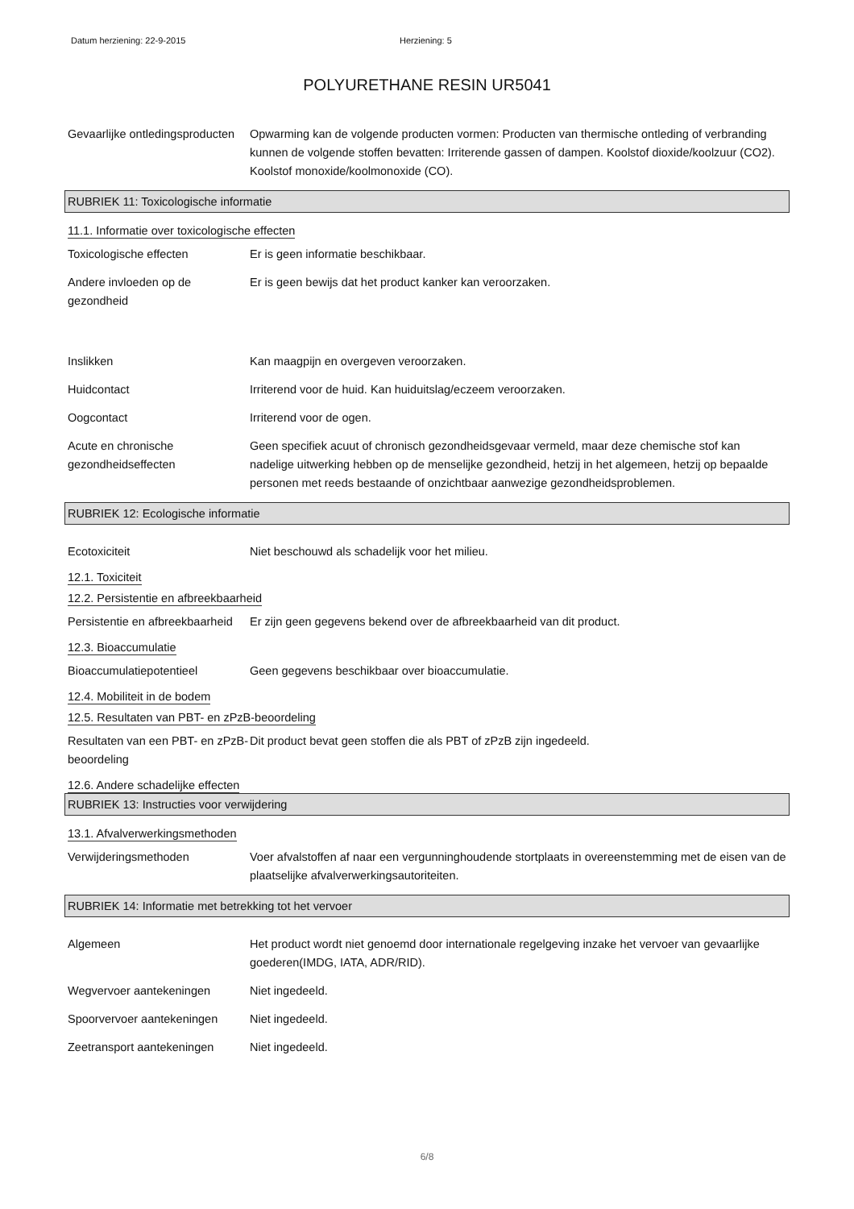Datum herziening: 22-9-2015 Herziening: 5
POLYURETHANE RESIN UR5041
Gevaarlijke ontledingsproducten
Opwarming kan de volgende producten vormen: Producten van thermische ontleding of verbranding kunnen de volgende stoffen bevatten: Irriterende gassen of dampen. Koolstof dioxide/koolzuur (CO2). Koolstof monoxide/koolmonoxide (CO).
RUBRIEK 11: Toxicologische informatie
11.1. Informatie over toxicologische effecten
Toxicologische effecten Er is geen informatie beschikbaar.
Andere invloeden op de gezondheid
Er is geen bewijs dat het product kanker kan veroorzaken.
Inslikken Kan maagpijn en overgeven veroorzaken.
Huidcontact Irriterend voor de huid. Kan huiduitslag/eczeem veroorzaken.
Oogcontact Irriterend voor de ogen.
Acute en chronische gezondheidseffecten
Geen specifiek acuut of chronisch gezondheidsgevaar vermeld, maar deze chemische stof kan nadelige uitwerking hebben op de menselijke gezondheid, hetzij in het algemeen, hetzij op bepaalde personen met reeds bestaande of onzichtbaar aanwezige gezondheidsproblemen.
RUBRIEK 12: Ecologische informatie
Ecotoxiciteit Niet beschouwd als schadelijk voor het milieu.
12.1. Toxiciteit
12.2. Persistentie en afbreekbaarheid
Persistentie en afbreekbaarheid
Er zijn geen gegevens bekend over de afbreekbaarheid van dit product.
12.3. Bioaccumulatie
Bioaccumulatiepotentieel Geen gegevens beschikbaar over bioaccumulatie.
12.4. Mobiliteit in de bodem
12.5. Resultaten van PBT- en zPzB-beoordeling
Resultaten van een PBT- en zPzB-beoordeling
Dit product bevat geen stoffen die als PBT of zPzB zijn ingedeeld.
12.6. Andere schadelijke effecten
RUBRIEK 13: Instructies voor verwijdering
13.1. Afvalverwerkingsmethoden
Verwijderingsmethoden Voer afvalstoffen af naar een vergunninghoudende stortplaats in overeenstemming met de eisen van de plaatselijke afvalverwerkingsautoriteiten.
RUBRIEK 14: Informatie met betrekking tot het vervoer
Algemeen Het product wordt niet genoemd door internationale regelgeving inzake het vervoer van gevaarlijke goederen(IMDG, IATA, ADR/RID).
Wegvervoer aantekeningen Niet ingedeeld.
Spoorvervoer aantekeningen
Niet ingedeeld.
Zeetransport aantekeningen
Niet ingedeeld.
6/8